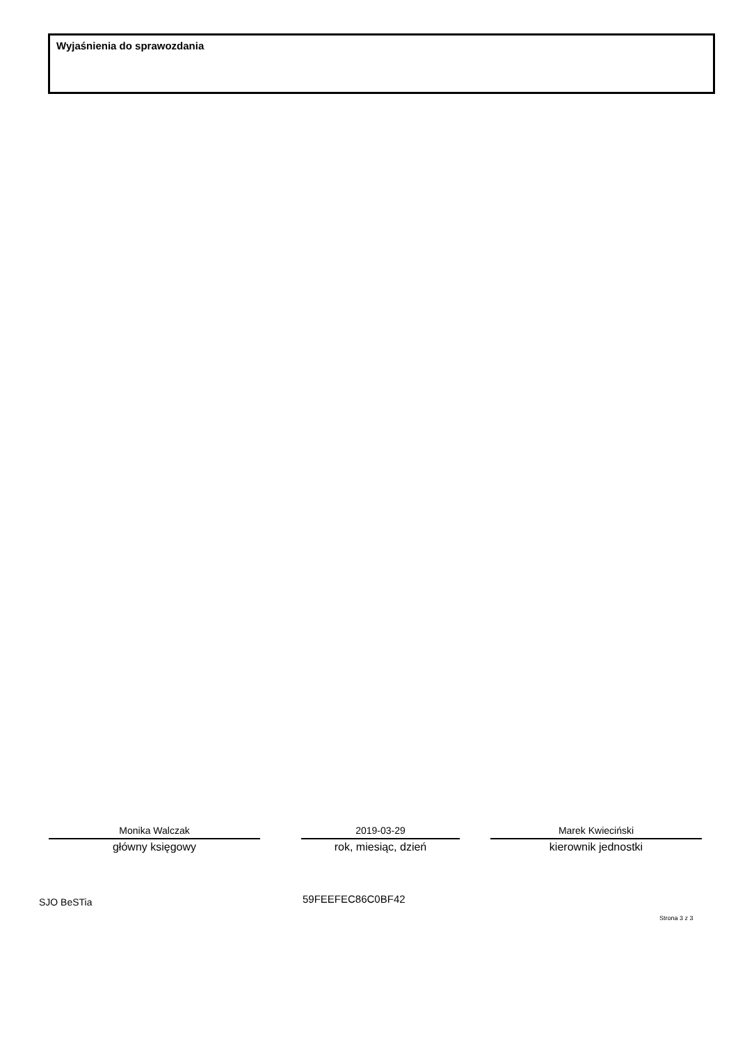Wyjaśnienia do sprawozdania
Monika Walczak
główny księgowy
2019-03-29
rok, miesiąc, dzień
Marek Kwieciński
kierownik jednostki
SJO BeSTia 59FEEFEC86C0BF42
Strona 3 z 3